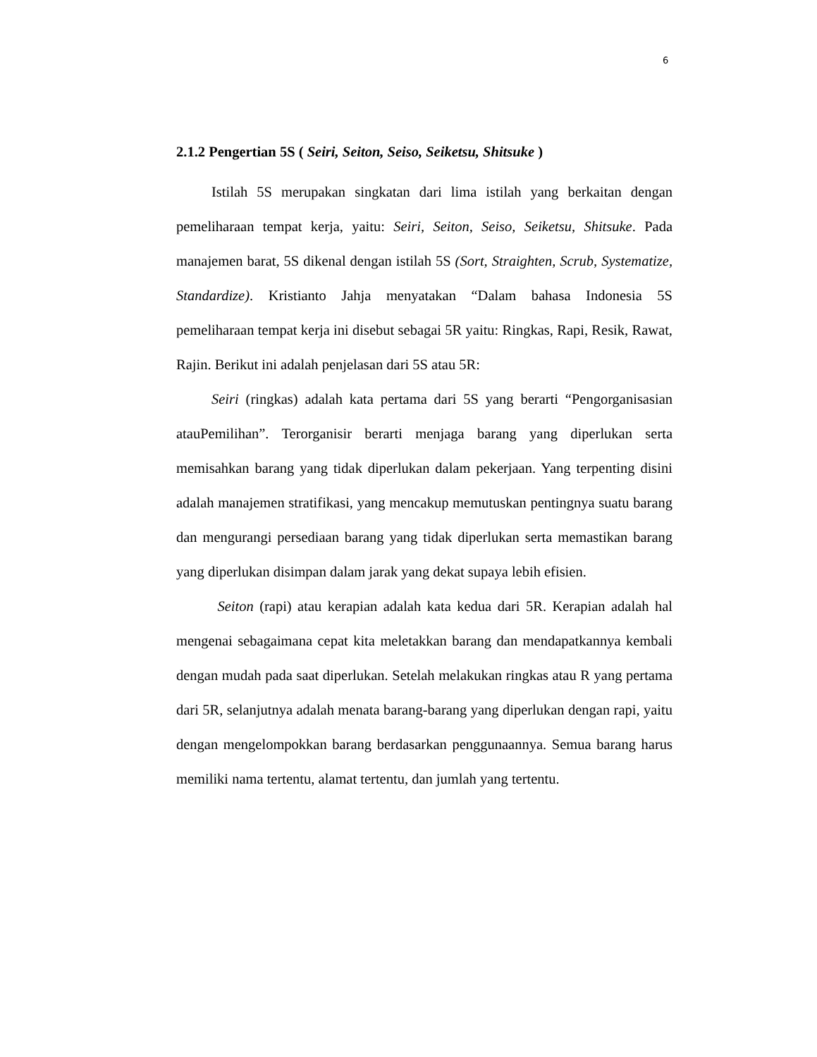6
2.1.2 Pengertian 5S ( Seiri, Seiton, Seiso, Seiketsu, Shitsuke )
Istilah 5S merupakan singkatan dari lima istilah yang berkaitan dengan pemeliharaan tempat kerja, yaitu: Seiri, Seiton, Seiso, Seiketsu, Shitsuke. Pada manajemen barat, 5S dikenal dengan istilah 5S (Sort, Straighten, Scrub, Systematize, Standardize). Kristianto Jahja menyatakan “Dalam bahasa Indonesia 5S pemeliharaan tempat kerja ini disebut sebagai 5R yaitu: Ringkas, Rapi, Resik, Rawat, Rajin. Berikut ini adalah penjelasan dari 5S atau 5R:
Seiri (ringkas) adalah kata pertama dari 5S yang berarti “Pengorganisasian atauPemilihan”. Terorganisir berarti menjaga barang yang diperlukan serta memisahkan barang yang tidak diperlukan dalam pekerjaan. Yang terpenting disini adalah manajemen stratifikasi, yang mencakup memutuskan pentingnya suatu barang dan mengurangi persediaan barang yang tidak diperlukan serta memastikan barang yang diperlukan disimpan dalam jarak yang dekat supaya lebih efisien.
Seiton (rapi) atau kerapian adalah kata kedua dari 5R. Kerapian adalah hal mengenai sebagaimana cepat kita meletakkan barang dan mendapatkannya kembali dengan mudah pada saat diperlukan. Setelah melakukan ringkas atau R yang pertama dari 5R, selanjutnya adalah menata barang-barang yang diperlukan dengan rapi, yaitu dengan mengelompokkan barang berdasarkan penggunaannya. Semua barang harus memiliki nama tertentu, alamat tertentu, dan jumlah yang tertentu.